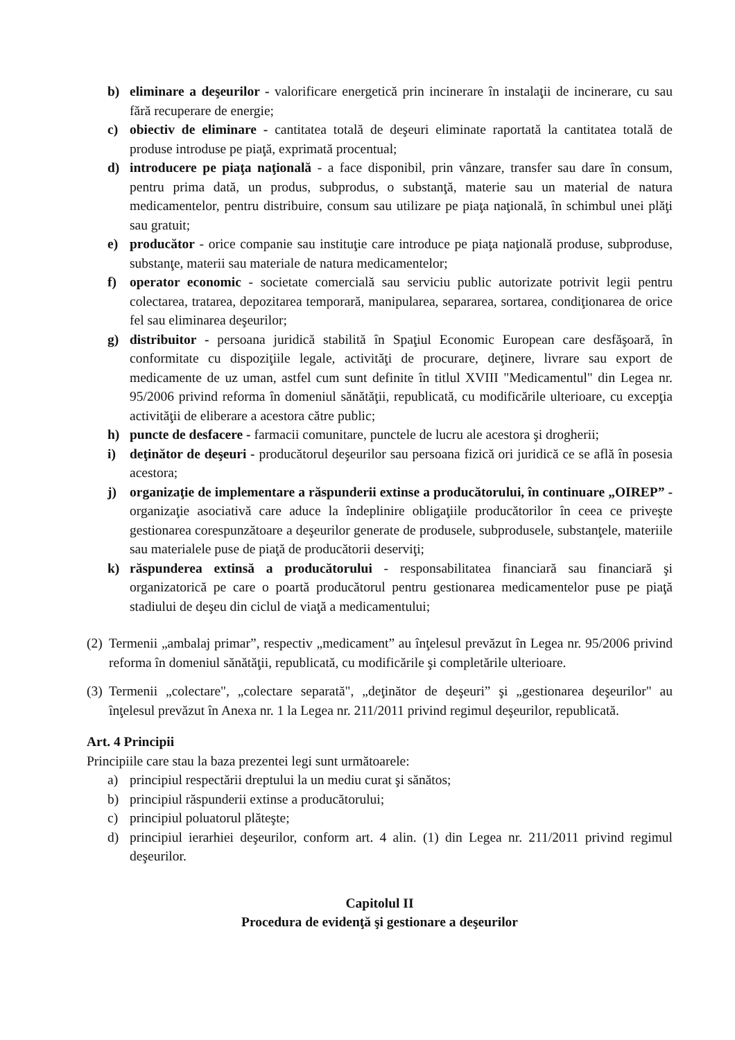b) eliminare a deşeurilor - valorificare energetică prin incinerare în instalaţii de incinerare, cu sau fără recuperare de energie;
c) obiectiv de eliminare - cantitatea totală de deşeuri eliminate raportată la cantitatea totală de produse introduse pe piaţă, exprimată procentual;
d) introducere pe piaţa naţională - a face disponibil, prin vânzare, transfer sau dare în consum, pentru prima dată, un produs, subprodus, o substanţă, materie sau un material de natura medicamentelor, pentru distribuire, consum sau utilizare pe piaţa naţională, în schimbul unei plăţi sau gratuit;
e) producător - orice companie sau instituţie care introduce pe piaţa naţională produse, subproduse, substanţe, materii sau materiale de natura medicamentelor;
f) operator economic - societate comercială sau serviciu public autorizate potrivit legii pentru colectarea, tratarea, depozitarea temporară, manipularea, separarea, sortarea, condiţionarea de orice fel sau eliminarea deşeurilor;
g) distribuitor - persoana juridică stabilită în Spaţiul Economic European care desfăşoară, în conformitate cu dispoziţiile legale, activităţi de procurare, deţinere, livrare sau export de medicamente de uz uman, astfel cum sunt definite în titlul XVIII "Medicamentul" din Legea nr. 95/2006 privind reforma în domeniul sănătăţii, republicată, cu modificările ulterioare, cu excepţia activităţii de eliberare a acestora către public;
h) puncte de desfacere - farmacii comunitare, punctele de lucru ale acestora şi drogherii;
i) deţinător de deşeuri - producătorul deşeurilor sau persoana fizică ori juridică ce se află în posesia acestora;
j) organizaţie de implementare a răspunderii extinse a producătorului, în continuare „OIREP” - organizaţie asociativă care aduce la îndeplinire obligaţiile producătorilor în ceea ce priveşte gestionarea corespunzătoare a deşeurilor generate de produsele, subprodusele, substanţele, materiile sau materialele puse de piaţă de producătorii deserviţi;
k) răspunderea extinsă a producătorului - responsabilitatea financiară sau financiară şi organizatorică pe care o poartă producătorul pentru gestionarea medicamentelor puse pe piaţă stadiului de deşeu din ciclul de viaţă a medicamentului;
(2)
Termenii „ambalaj primar”, respectiv „medicament” au înţelesul prevăzut în Legea nr. 95/2006 privind reforma în domeniul sănătăţii, republicată, cu modificările şi completările ulterioare.
(3)
Termenii „colectare", „colectare separată", „deţinător de deşeuri” şi „gestionarea deşeurilor" au înţelesul prevăzut în Anexa nr. 1 la Legea nr. 211/2011 privind regimul deşeurilor, republicată.
Art. 4 Principii
Principiile care stau la baza prezentei legi sunt următoarele:
a) principiul respectării dreptului la un mediu curat şi sănătos;
b) principiul răspunderii extinse a producătorului;
c) principiul poluatorul plăteşte;
d) principiul ierarhiei deşeurilor, conform art. 4 alin. (1) din Legea nr. 211/2011 privind regimul deşeurilor.
Capitolul II
Procedura de evidenţă şi gestionare a deşeurilor